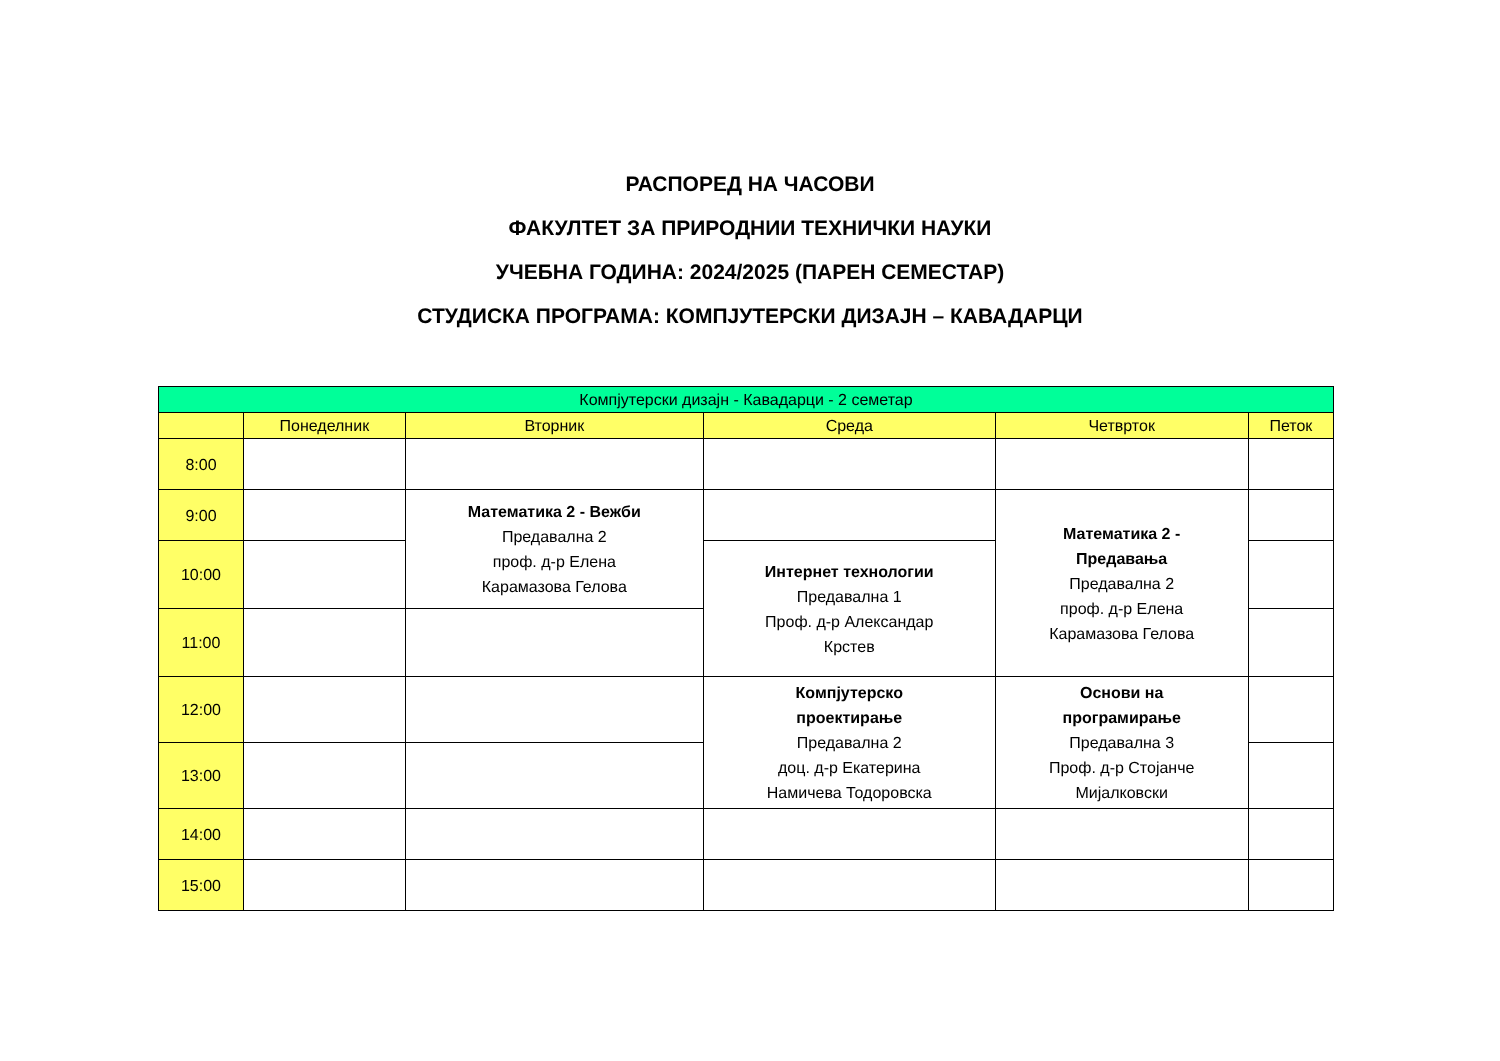РАСПОРЕД НА ЧАСОВИ
ФАКУЛТЕТ ЗА ПРИРОДНИИ ТЕХНИЧКИ НАУКИ
УЧЕБНА ГОДИНА: 2024/2025 (ПАРЕН СЕМЕСТАР)
СТУДИСКА ПРОГРАМА: КОМПЈУТЕРСКИ ДИЗАЈН – КАВАДАРЦИ
| Компјутерски дизајн - Кавадарци - 2 семетар | | | | | |
| --- | --- | --- | --- | --- | --- |
| | Понеделник | Вторник | Среда | Четврток | Петок |
| 8:00 | | | | | |
| 9:00 | | Математика 2 - Вежби Предавална 2 проф. д-р Елена Карамазова Гелова | | Математика 2 - Предавања Предавална 2 проф. д-р Елена Карамазова Гелова | |
| 10:00 | | | Интернет технологии Предавална 1 Проф. д-р Александар Крстев | | |
| 11:00 | | | | | |
| 12:00 | | | Компјутерско проектирање Предавална 2 доц. д-р Екатерина Намичева Тодоровска | Основи на програмирање Предавална 3 Проф. д-р Стојанче Мијалковски | |
| 13:00 | | | | | |
| 14:00 | | | | | |
| 15:00 | | | | | |